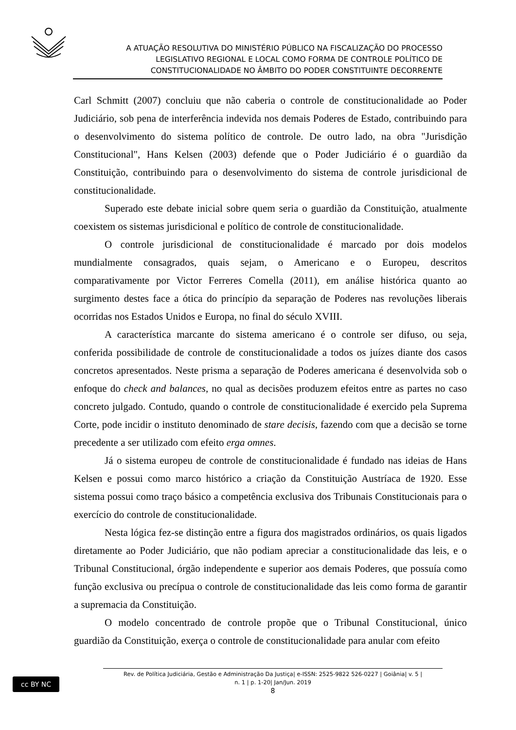A ATUAÇÃO RESOLUTIVA DO MINISTÉRIO PÚBLICO NA FISCALIZAÇÃO DO PROCESSO
LEGISLATIVO REGIONAL E LOCAL COMO FORMA DE CONTROLE POLÍTICO DE
CONSTITUCIONALIDADE NO ÂMBITO DO PODER CONSTITUINTE DECORRENTE
Carl Schmitt (2007) concluiu que não caberia o controle de constitucionalidade ao Poder Judiciário, sob pena de interferência indevida nos demais Poderes de Estado, contribuindo para o desenvolvimento do sistema político de controle. De outro lado, na obra "Jurisdição Constitucional", Hans Kelsen (2003) defende que o Poder Judiciário é o guardião da Constituição, contribuindo para o desenvolvimento do sistema de controle jurisdicional de constitucionalidade.
Superado este debate inicial sobre quem seria o guardião da Constituição, atualmente coexistem os sistemas jurisdicional e político de controle de constitucionalidade.
O controle jurisdicional de constitucionalidade é marcado por dois modelos mundialmente consagrados, quais sejam, o Americano e o Europeu, descritos comparativamente por Victor Ferreres Comella (2011), em análise histórica quanto ao surgimento destes face a ótica do princípio da separação de Poderes nas revoluções liberais ocorridas nos Estados Unidos e Europa, no final do século XVIII.
A característica marcante do sistema americano é o controle ser difuso, ou seja, conferida possibilidade de controle de constitucionalidade a todos os juízes diante dos casos concretos apresentados. Neste prisma a separação de Poderes americana é desenvolvida sob o enfoque do check and balances, no qual as decisões produzem efeitos entre as partes no caso concreto julgado. Contudo, quando o controle de constitucionalidade é exercido pela Suprema Corte, pode incidir o instituto denominado de stare decisis, fazendo com que a decisão se torne precedente a ser utilizado com efeito erga omnes.
Já o sistema europeu de controle de constitucionalidade é fundado nas ideias de Hans Kelsen e possui como marco histórico a criação da Constituição Austríaca de 1920. Esse sistema possui como traço básico a competência exclusiva dos Tribunais Constitucionais para o exercício do controle de constitucionalidade.
Nesta lógica fez-se distinção entre a figura dos magistrados ordinários, os quais ligados diretamente ao Poder Judiciário, que não podiam apreciar a constitucionalidade das leis, e o Tribunal Constitucional, órgão independente e superior aos demais Poderes, que possuía como função exclusiva ou precípua o controle de constitucionalidade das leis como forma de garantir a supremacia da Constituição.
O modelo concentrado de controle propõe que o Tribunal Constitucional, único guardião da Constituição, exerça o controle de constitucionalidade para anular com efeito
cc BY NC
Rev. de Política Judiciária, Gestão e Administração Da Justiça| e-ISSN: 2525-9822 526-0227 | Goiânia| v. 5 |
n. 1 | p. 1-20| Jan/Jun. 2019
8